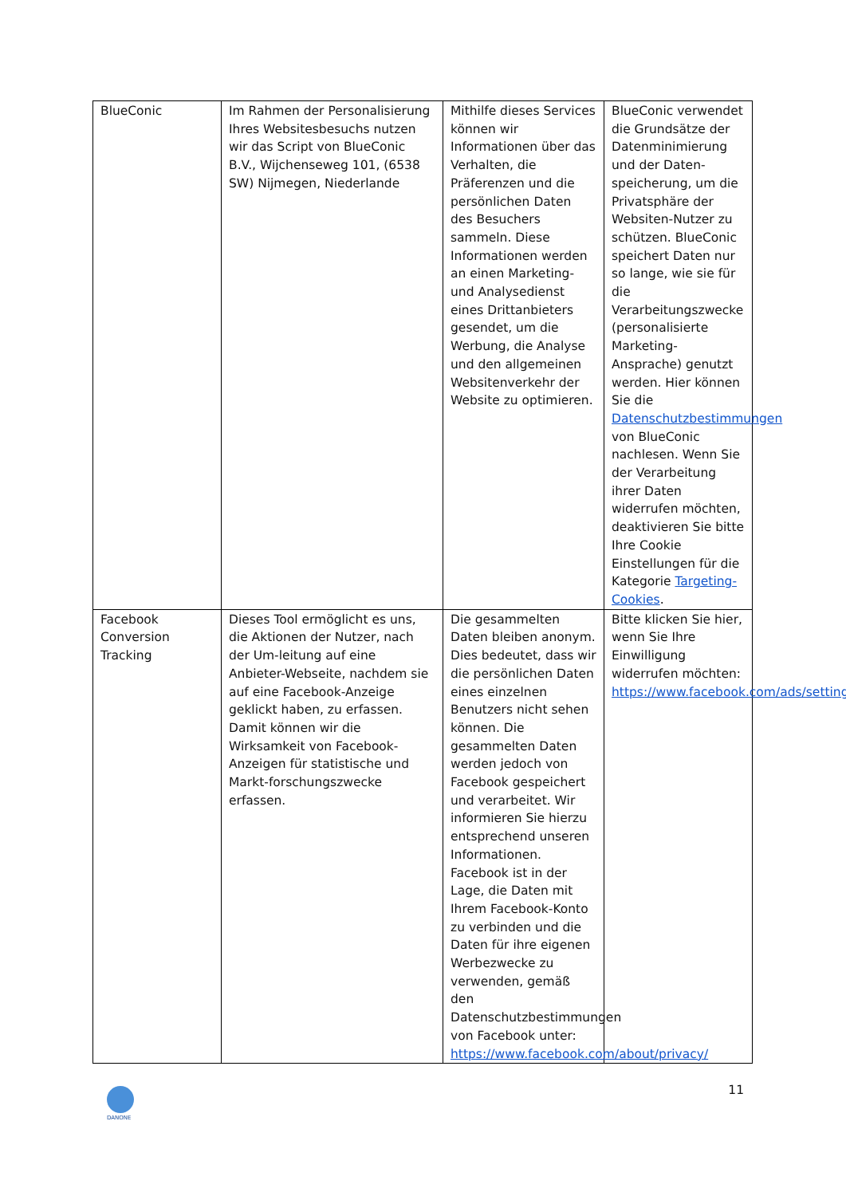| BlueConic | Im Rahmen der Personalisierung Ihres Websitesbesuchs nutzen wir das Script von BlueConic B.V., Wijchenseweg 101, (6538 SW) Nijmegen, Niederlande | Mithilfe dieses Services können wir Informationen über das Verhalten, die Präferenzen und die persönlichen Daten des Besuchers sammeln. Diese Informationen werden an einen Marketing- und Analysedienst eines Drittanbieters gesendet, um die Werbung, die Analyse und den allgemeinen Websitenverkehr der Website zu optimieren. | BlueConic verwendet die Grundsätze der Datenminimierung und der Daten-speicherung, um die Privatsphäre der Websiten-Nutzer zu schützen. BlueConic speichert Daten nur so lange, wie sie für die Verarbeitungszwecke (personalisierte Marketing-Ansprache) genutzt werden. Hier können Sie die Datenschutzbestimmungen von BlueConic nachlesen. Wenn Sie der Verarbeitung ihrer Daten widerrufen möchten, deaktivieren Sie bitte Ihre Cookie Einstellungen für die Kategorie Targeting-Cookies . |
| Facebook Conversion Tracking | Dieses Tool ermöglicht es uns, die Aktionen der Nutzer, nach der Um-leitung auf eine Anbieter-Webseite, nachdem sie auf eine Facebook-Anzeige geklickt haben, zu erfassen. Damit können wir die Wirksamkeit von Facebook-Anzeigen für statistische und Markt-forschungszwecke erfassen. | Die gesammelten Daten bleiben anonym. Dies bedeutet, dass wir die persönlichen Daten eines einzelnen Benutzers nicht sehen können. Die gesammelten Daten werden jedoch von Facebook gespeichert und verarbeitet. Wir informieren Sie hierzu entsprechend unseren Informationen. Facebook ist in der Lage, die Daten mit Ihrem Facebook-Konto zu verbinden und die Daten für ihre eigenen Werbezwecke zu verwenden, gemäß den Datenschutzbestimmungen von Facebook unter: https://www.facebook.com/about/privacy/ | Bitte klicken Sie hier, wenn Sie Ihre Einwilligung widerrufen möchten: https://www.facebook.com/ads/settings |
DANONE
11